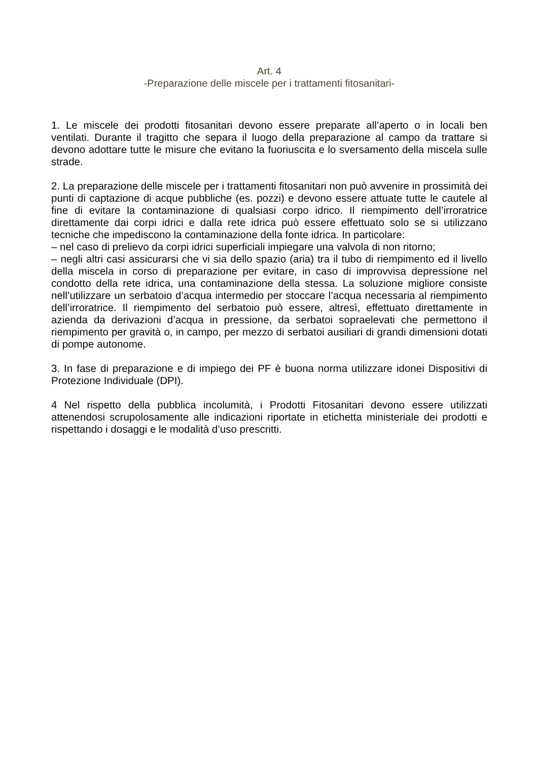Art. 4
-Preparazione delle miscele per i trattamenti fitosanitari-
1. Le miscele dei prodotti fitosanitari devono essere preparate all’aperto o in locali ben ventilati. Durante il tragitto che separa il luogo della preparazione al campo da trattare si devono adottare tutte le misure che evitano la fuoriuscita e lo sversamento della miscela sulle strade.
2. La preparazione delle miscele per i trattamenti fitosanitari non può avvenire in prossimità dei punti di captazione di acque pubbliche (es. pozzi) e devono essere attuate tutte le cautele al fine di evitare la contaminazione di qualsiasi corpo idrico. Il riempimento dell’irroratrice direttamente dai corpi idrici e dalla rete idrica può essere effettuato solo se si utilizzano tecniche che impediscono la contaminazione della fonte idrica. In particolare:
– nel caso di prelievo da corpi idrici superficiali impiegare una valvola di non ritorno;
– negli altri casi assicurarsi che vi sia dello spazio (aria) tra il tubo di riempimento ed il livello della miscela in corso di preparazione per evitare, in caso di improvvisa depressione nel condotto della rete idrica, una contaminazione della stessa. La soluzione migliore consiste nell’utilizzare un serbatoio d’acqua intermedio per stoccare l’acqua necessaria al riempimento dell’irroratrice. Il riempimento del serbatoio può essere, altresì, effettuato direttamente in azienda da derivazioni d’acqua in pressione, da serbatoi sopraelevati che permettono il riempimento per gravità o, in campo, per mezzo di serbatoi ausiliari di grandi dimensioni dotati di pompe autonome.
3. In fase di preparazione e di impiego dei PF è buona norma utilizzare idonei Dispositivi di Protezione Individuale (DPI).
4 Nel rispetto della pubblica incolumità, i Prodotti Fitosanitari devono essere utilizzati attenendosi scrupolosamente alle indicazioni riportate in etichetta ministeriale dei prodotti e rispettando i dosaggi e le modalità d’uso prescritti.